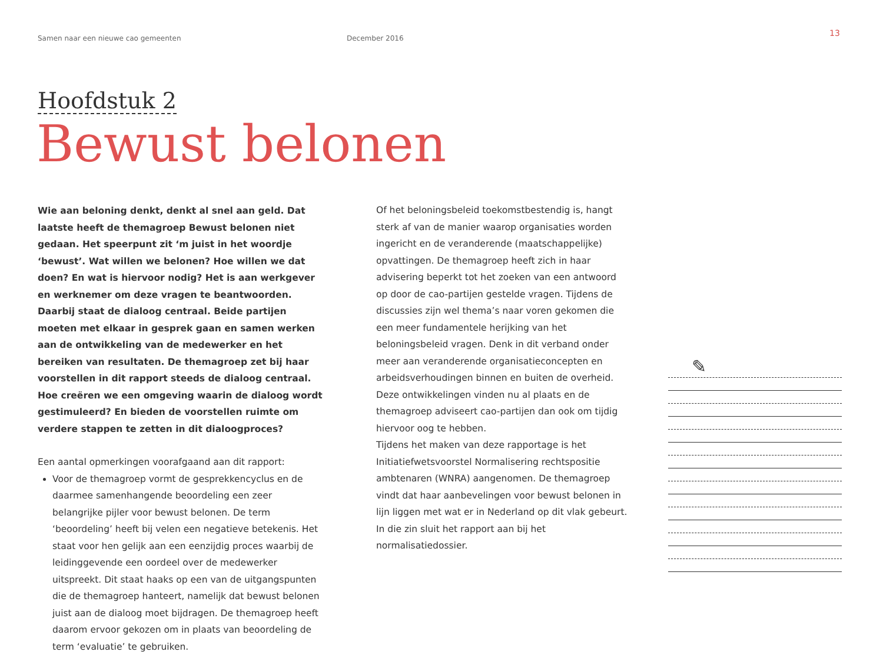Samen naar een nieuwe cao gemeenten December 2016 13
Hoofdstuk 2
Bewust belonen
Wie aan beloning denkt, denkt al snel aan geld. Dat laatste heeft de themagroep Bewust belonen niet gedaan. Het speerpunt zit ‘m juist in het woordje ‘bewust’. Wat willen we belonen? Hoe willen we dat doen? En wat is hiervoor nodig? Het is aan werkgever en werknemer om deze vragen te beantwoorden. Daarbij staat de dialoog centraal. Beide partijen moeten met elkaar in gesprek gaan en samen werken aan de ontwikkeling van de medewerker en het bereiken van resultaten. De themagroep zet bij haar voorstellen in dit rapport steeds de dialoog centraal. Hoe creëren we een omgeving waarin de dialoog wordt gestimuleerd? En bieden de voorstellen ruimte om verdere stappen te zetten in dit dialoogproces?
Een aantal opmerkingen voorafgaand aan dit rapport:
Voor de themagroep vormt de gesprekkencyclus en de daarmee samenhangende beoordeling een zeer belangrijke pijler voor bewust belonen. De term ‘beoordeling’ heeft bij velen een negatieve betekenis. Het staat voor hen gelijk aan een eenzijdig proces waarbij de leidinggevende een oordeel over de medewerker uitspreekt. Dit staat haaks op een van de uitgangspunten die de themagroep hanteert, namelijk dat bewust belonen juist aan de dialoog moet bijdragen. De themagroep heeft daarom ervoor gekozen om in plaats van beoordeling de term ‘evaluatie’ te gebruiken.
Of het beloningsbeleid toekomstbestendig is, hangt sterk af van de manier waarop organisaties worden ingericht en de veranderende (maatschappelijke) opvattingen. De themagroep heeft zich in haar advisering beperkt tot het zoeken van een antwoord op door de cao-partijen gestelde vragen. Tijdens de discussies zijn wel thema’s naar voren gekomen die een meer fundamentele herijking van het beloningsbeleid vragen. Denk in dit verband onder meer aan veranderende organisatieconcepten en arbeidsverhoudingen binnen en buiten de overheid. Deze ontwikkelingen vinden nu al plaats en de themagroep adviseert cao-partijen dan ook om tijdig hiervoor oog te hebben.
Tijdens het maken van deze rapportage is het Initiatiefwetsvoorstel Normalisering rechtspositie ambtenaren (WNRA) aangenomen. De themagroep vindt dat haar aanbevelingen voor bewust belonen in lijn liggen met wat er in Nederland op dit vlak gebeurt. In die zin sluit het rapport aan bij het normalisatiedossier.
✎